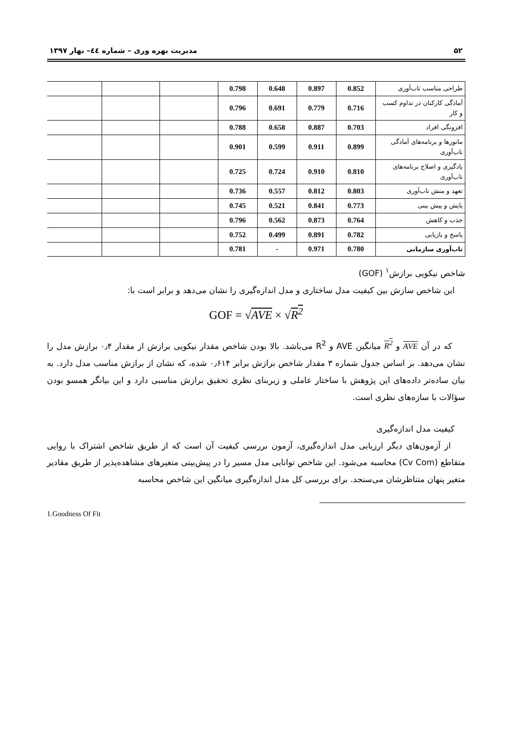۵۲ مدیریت بهره وری – شماره ٤٤– بهار ۱۳۹۷
| طراحی مناسب تاب‌آوری | 0.852 | 0.897 | 0.648 | 0.798 | | | |
| آمادگی کارکنان در تداوم کسب و کار | 0.716 | 0.779 | 0.691 | 0.796 | | | |
| افزونگی افراد | 0.703 | 0.887 | 0.658 | 0.788 | | | |
| مانورها و برنامه‌های آمادگی تاب‌آوری | 0.899 | 0.911 | 0.599 | 0.901 | | | |
| یادگیری و اصلاح برنامه‌های تاب‌آوری | 0.810 | 0.910 | 0.724 | 0.725 | | | |
| تعهد و منش تاب‌آوری | 0.803 | 0.812 | 0.557 | 0.736 | | | |
| پایش و پیش بینی | 0.773 | 0.841 | 0.521 | 0.745 | | | |
| جذب و کاهش | 0.764 | 0.873 | 0.562 | 0.796 | | | |
| پاسخ و بازیابی | 0.782 | 0.891 | 0.499 | 0.752 | | | |
| تاب‌آوری سازمانی | 0.780 | 0.971 | - | 0.781 | | | |
شاخص نیکویی برازش<sup>۱</sup> (GOF)
این شاخص سازش بین کیفیت مدل ساختاری و مدل اندازه‌گیری را نشان می‌دهد و برابر است با:
GOF = √AVE × √R<sup>2</sup>
که در آن AVE و R<sup>2</sup> میانگین AVE و R<sup>2</sup> می‌باشد. بالا بودن شاخص مقدار نیکویی برازش از مقدار ۰٫۴ برازش مدل را نشان می‌دهد. بر اساس جدول شماره ۳ مقدار شاخص برازش برابر ۰٫۶۱۴ شده، که نشان از برازش مناسب مدل دارد. به بیان ساده‌تر داده‌های این پژوهش با ساختار عاملی و زیربنای نظری تحقیق برازش مناسبی دارد و این بیانگر همسو بودن سؤالات با سازه‌های نظری است.
کیفیت مدل اندازه‌گیری
از آزمون‌های دیگر ارزیابی مدل اندازه‌گیری، آزمون بررسی کیفیت آن است که از طریق شاخص اشتراک با روایی متقاطع (Cv Com) محاسبه می‌شود. این شاخص توانایی مدل مسیر را در پیش‌بینی متغیرهای مشاهده‌پذیر از طریق مقادیر متغیر پنهان متناظرشان می‌سنجد. برای بررسی کل مدل اندازه‌گیری میانگین این شاخص محاسبه
1.Goodness Of Fit